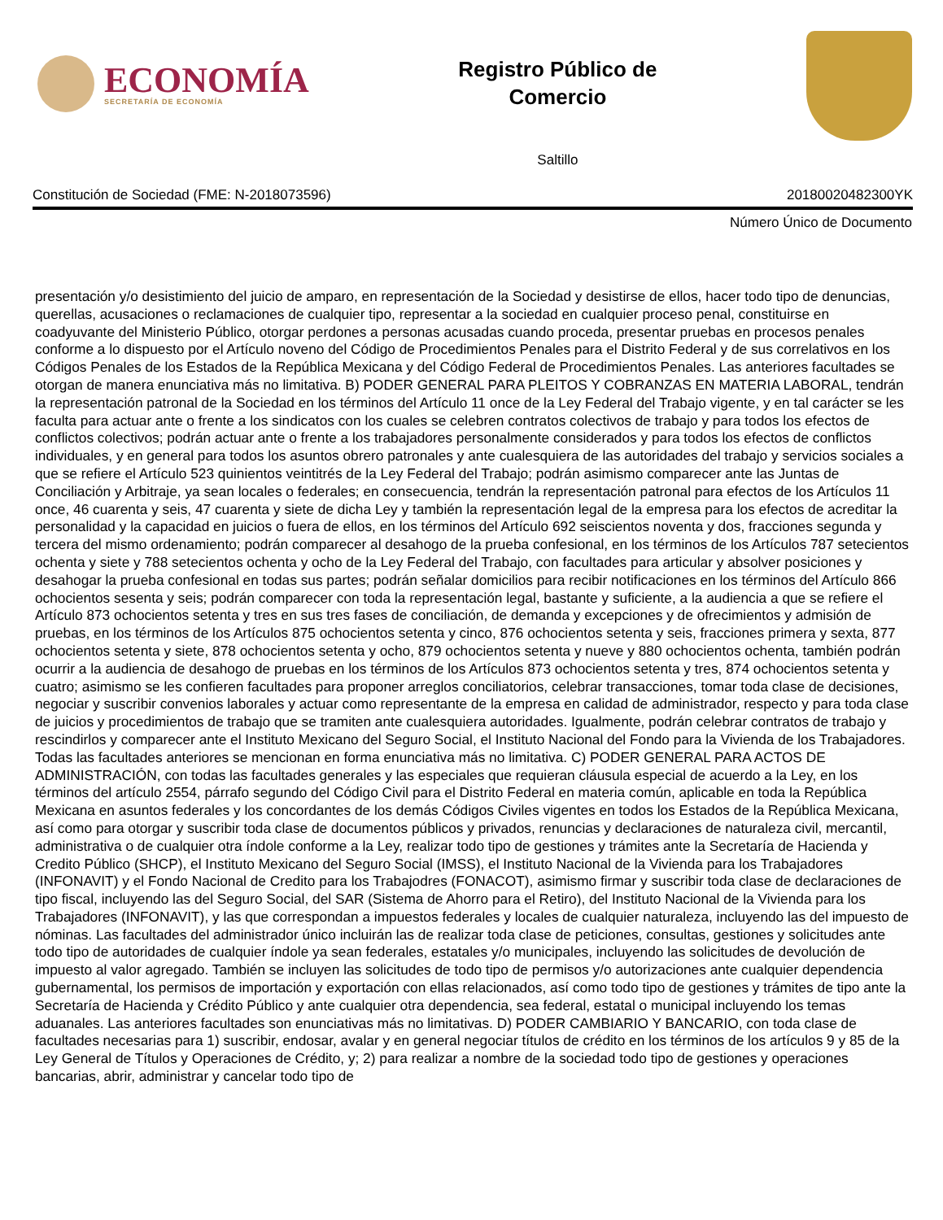ECONOMÍA
SECRETARÍA DE ECONOMÍA
Registro Público de
Comercio
Saltillo
Constitución de Sociedad (FME: N-2018073596) 20180020482300YK
Número Único de Documento
presentación y/o desistimiento del juicio de amparo, en representación de la Sociedad y desistirse de ellos, hacer todo tipo de denuncias, querellas, acusaciones o reclamaciones de cualquier tipo, representar a la sociedad en cualquier proceso penal, constituirse en coadyuvante del Ministerio Público, otorgar perdones a personas acusadas cuando proceda, presentar pruebas en procesos penales conforme a lo dispuesto por el Artículo noveno del Código de Procedimientos Penales para el Distrito Federal y de sus correlativos en los Códigos Penales de los Estados de la República Mexicana y del Código Federal de Procedimientos Penales. Las anteriores facultades se otorgan de manera enunciativa más no limitativa. B) PODER GENERAL PARA PLEITOS Y COBRANZAS EN MATERIA LABORAL, tendrán la representación patronal de la Sociedad en los términos del Artículo 11 once de la Ley Federal del Trabajo vigente, y en tal carácter se les faculta para actuar ante o frente a los sindicatos con los cuales se celebren contratos colectivos de trabajo y para todos los efectos de conflictos colectivos; podrán actuar ante o frente a los trabajadores personalmente considerados y para todos los efectos de conflictos individuales, y en general para todos los asuntos obrero patronales y ante cualesquiera de las autoridades del trabajo y servicios sociales a que se refiere el Artículo 523 quinientos veintitrés de la Ley Federal del Trabajo; podrán asimismo comparecer ante las Juntas de Conciliación y Arbitraje, ya sean locales o federales; en consecuencia, tendrán la representación patronal para efectos de los Artículos 11 once, 46 cuarenta y seis, 47 cuarenta y siete de dicha Ley y también la representación legal de la empresa para los efectos de acreditar la personalidad y la capacidad en juicios o fuera de ellos, en los términos del Artículo 692 seiscientos noventa y dos, fracciones segunda y tercera del mismo ordenamiento; podrán comparecer al desahogo de la prueba confesional, en los términos de los Artículos 787 setecientos ochenta y siete y 788 setecientos ochenta y ocho de la Ley Federal del Trabajo, con facultades para articular y absolver posiciones y desahogar la prueba confesional en todas sus partes; podrán señalar domicilios para recibir notificaciones en los términos del Artículo 866 ochocientos sesenta y seis; podrán comparecer con toda la representación legal, bastante y suficiente, a la audiencia a que se refiere el Artículo 873 ochocientos setenta y tres en sus tres fases de conciliación, de demanda y excepciones y de ofrecimientos y admisión de pruebas, en los términos de los Artículos 875 ochocientos setenta y cinco, 876 ochocientos setenta y seis, fracciones primera y sexta, 877 ochocientos setenta y siete, 878 ochocientos setenta y ocho, 879 ochocientos setenta y nueve y 880 ochocientos ochenta, también podrán ocurrir a la audiencia de desahogo de pruebas en los términos de los Artículos 873 ochocientos setenta y tres, 874 ochocientos setenta y cuatro; asimismo se les confieren facultades para proponer arreglos conciliatorios, celebrar transacciones, tomar toda clase de decisiones, negociar y suscribir convenios laborales y actuar como representante de la empresa en calidad de administrador, respecto y para toda clase de juicios y procedimientos de trabajo que se tramiten ante cualesquiera autoridades. Igualmente, podrán celebrar contratos de trabajo y rescindirlos y comparecer ante el Instituto Mexicano del Seguro Social, el Instituto Nacional del Fondo para la Vivienda de los Trabajadores. Todas las facultades anteriores se mencionan en forma enunciativa más no limitativa. C) PODER GENERAL PARA ACTOS DE ADMINISTRACIÓN, con todas las facultades generales y las especiales que requieran cláusula especial de acuerdo a la Ley, en los términos del artículo 2554, párrafo segundo del Código Civil para el Distrito Federal en materia común, aplicable en toda la República Mexicana en asuntos federales y los concordantes de los demás Códigos Civiles vigentes en todos los Estados de la República Mexicana, así como para otorgar y suscribir toda clase de documentos públicos y privados, renuncias y declaraciones de naturaleza civil, mercantil, administrativa o de cualquier otra índole conforme a la Ley, realizar todo tipo de gestiones y trámites ante la Secretaría de Hacienda y Credito Público (SHCP), el Instituto Mexicano del Seguro Social (IMSS), el Instituto Nacional de la Vivienda para los Trabajadores (INFONAVIT) y el Fondo Nacional de Credito para los Trabajodres (FONACOT), asimismo firmar y suscribir toda clase de declaraciones de tipo fiscal, incluyendo las del Seguro Social, del SAR (Sistema de Ahorro para el Retiro), del Instituto Nacional de la Vivienda para los Trabajadores (INFONAVIT), y las que correspondan a impuestos federales y locales de cualquier naturaleza, incluyendo las del impuesto de nóminas. Las facultades del administrador único incluirán las de realizar toda clase de peticiones, consultas, gestiones y solicitudes ante todo tipo de autoridades de cualquier índole ya sean federales, estatales y/o municipales, incluyendo las solicitudes de devolución de impuesto al valor agregado. También se incluyen las solicitudes de todo tipo de permisos y/o autorizaciones ante cualquier dependencia gubernamental, los permisos de importación y exportación con ellas relacionados, así como todo tipo de gestiones y trámites de tipo ante la Secretaría de Hacienda y Crédito Público y ante cualquier otra dependencia, sea federal, estatal o municipal incluyendo los temas aduanales. Las anteriores facultades son enunciativas más no limitativas. D) PODER CAMBIARIO Y BANCARIO, con toda clase de facultades necesarias para 1) suscribir, endosar, avalar y en general negociar títulos de crédito en los términos de los artículos 9 y 85 de la Ley General de Títulos y Operaciones de Crédito, y; 2) para realizar a nombre de la sociedad todo tipo de gestiones y operaciones bancarias, abrir, administrar y cancelar todo tipo de